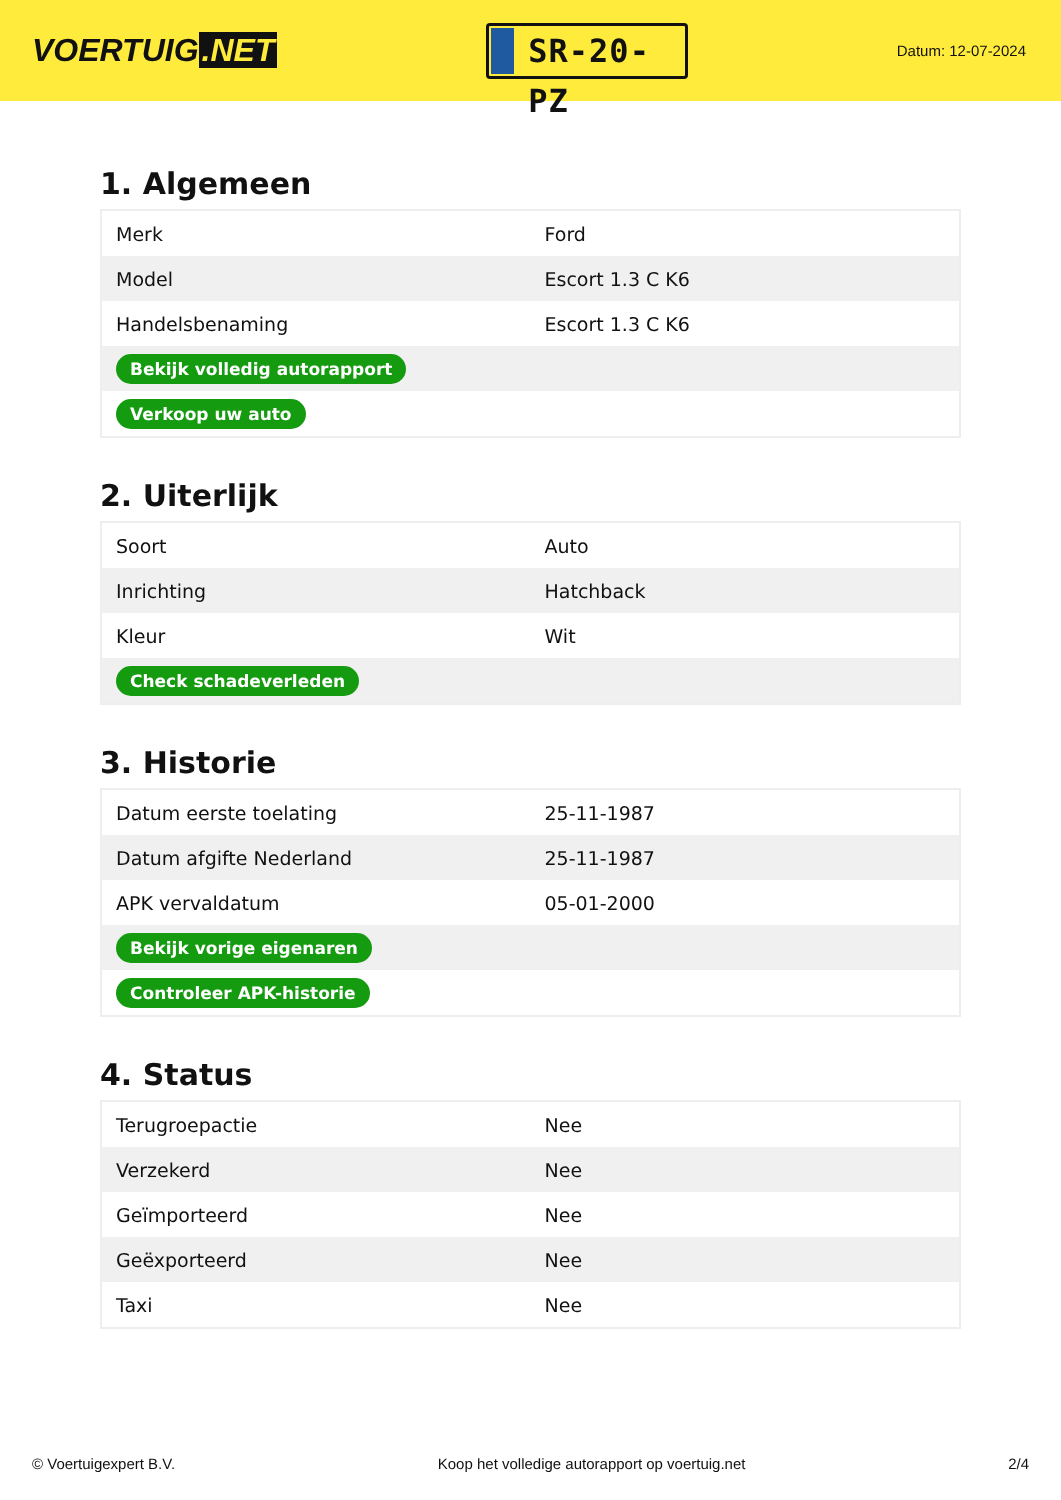VOERTUIG.NET
SR-20-PZ
Datum: 12-07-2024
1. Algemeen
| Merk | Ford |
| Model | Escort 1.3 C K6 |
| Handelsbenaming | Escort 1.3 C K6 |
| Bekijk volledig autorapport | |
| Verkoop uw auto | |
2. Uiterlijk
| Soort | Auto |
| Inrichting | Hatchback |
| Kleur | Wit |
| Check schadeverleden | |
3. Historie
| Datum eerste toelating | 25-11-1987 |
| Datum afgifte Nederland | 25-11-1987 |
| APK vervaldatum | 05-01-2000 |
| Bekijk vorige eigenaren | |
| Controleer APK-historie | |
4. Status
| Terugroepactie | Nee |
| Verzekerd | Nee |
| Geïmporteerd | Nee |
| Geëxporteerd | Nee |
| Taxi | Nee |
© Voertuigexpert B.V. Koop het volledige autorapport op voertuig.net 2/4